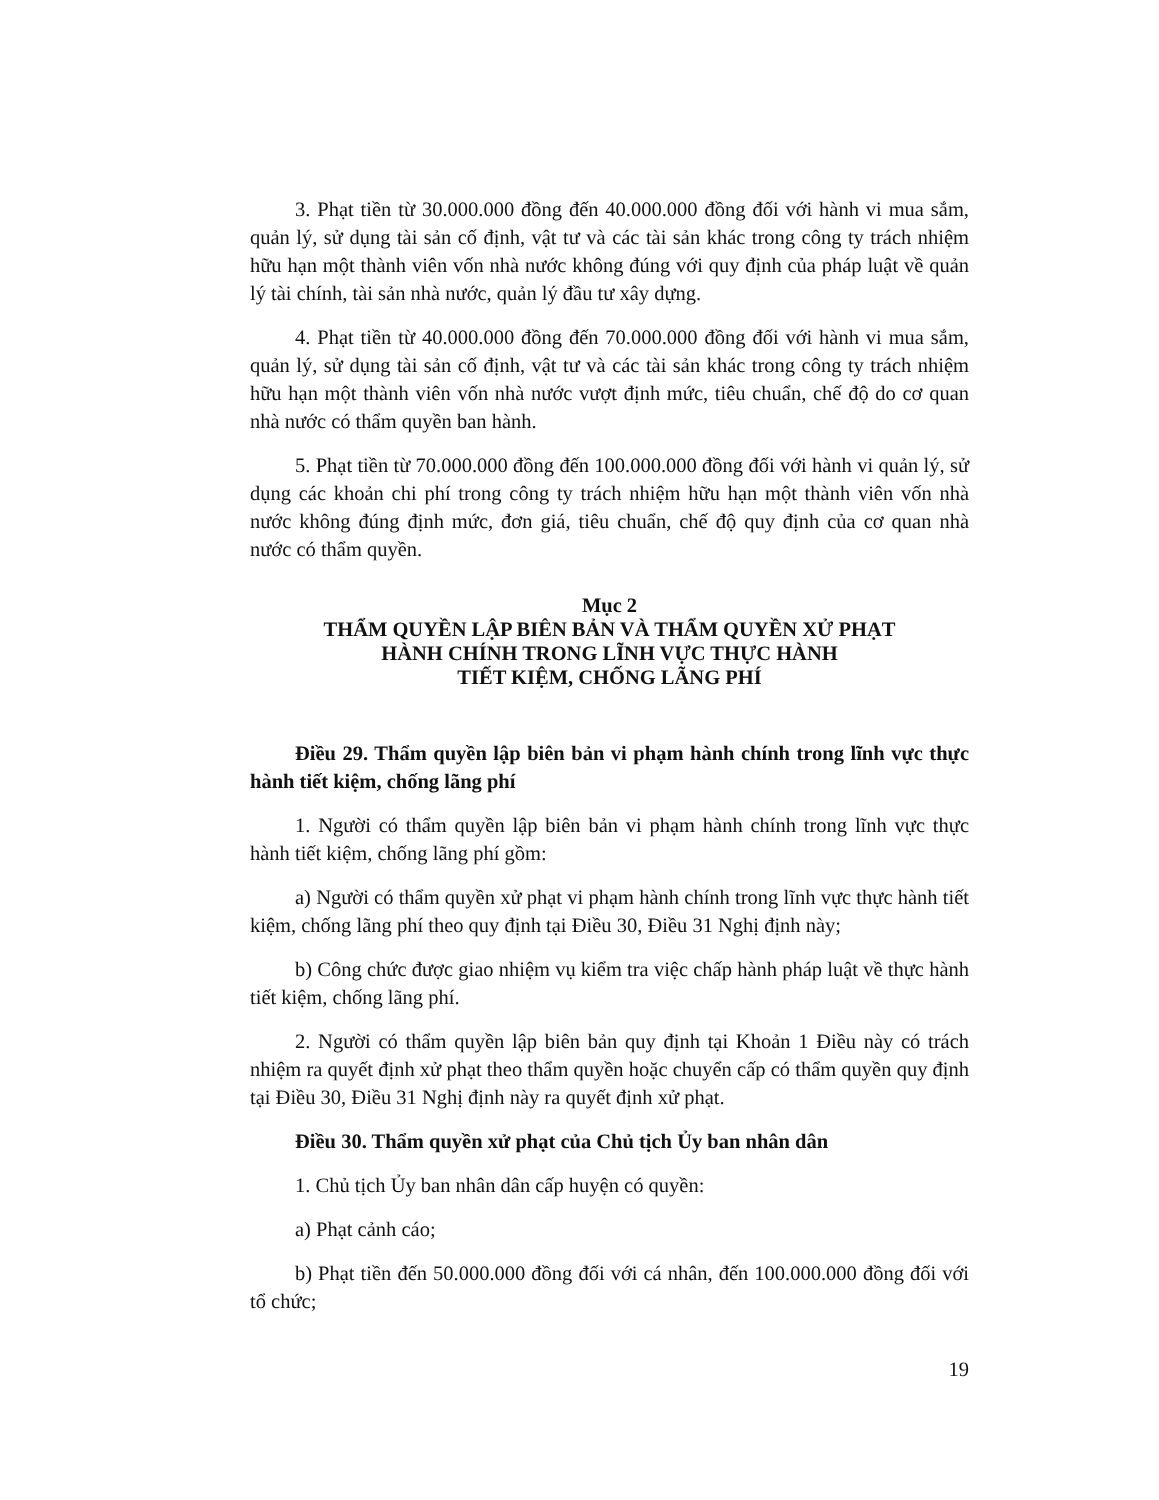3. Phạt tiền từ 30.000.000 đồng đến 40.000.000 đồng đối với hành vi mua sắm, quản lý, sử dụng tài sản cố định, vật tư và các tài sản khác trong công ty trách nhiệm hữu hạn một thành viên vốn nhà nước không đúng với quy định của pháp luật về quản lý tài chính, tài sản nhà nước, quản lý đầu tư xây dựng.
4. Phạt tiền từ 40.000.000 đồng đến 70.000.000 đồng đối với hành vi mua sắm, quản lý, sử dụng tài sản cố định, vật tư và các tài sản khác trong công ty trách nhiệm hữu hạn một thành viên vốn nhà nước vượt định mức, tiêu chuẩn, chế độ do cơ quan nhà nước có thẩm quyền ban hành.
5. Phạt tiền từ 70.000.000 đồng đến 100.000.000 đồng đối với hành vi quản lý, sử dụng các khoản chi phí trong công ty trách nhiệm hữu hạn một thành viên vốn nhà nước không đúng định mức, đơn giá, tiêu chuẩn, chế độ quy định của cơ quan nhà nước có thẩm quyền.
Mục 2
THẨM QUYỀN LẬP BIÊN BẢN VÀ THẨM QUYỀN XỬ PHẠT
HÀNH CHÍNH TRONG LĨNH VỰC THỰC HÀNH
TIẾT KIỆM, CHỐNG LÃNG PHÍ
Điều 29. Thẩm quyền lập biên bản vi phạm hành chính trong lĩnh vực thực hành tiết kiệm, chống lãng phí
1. Người có thẩm quyền lập biên bản vi phạm hành chính trong lĩnh vực thực hành tiết kiệm, chống lãng phí gồm:
a) Người có thẩm quyền xử phạt vi phạm hành chính trong lĩnh vực thực hành tiết kiệm, chống lãng phí theo quy định tại Điều 30, Điều 31 Nghị định này;
b) Công chức được giao nhiệm vụ kiểm tra việc chấp hành pháp luật về thực hành tiết kiệm, chống lãng phí.
2. Người có thẩm quyền lập biên bản quy định tại Khoản 1 Điều này có trách nhiệm ra quyết định xử phạt theo thẩm quyền hoặc chuyển cấp có thẩm quyền quy định tại Điều 30, Điều 31 Nghị định này ra quyết định xử phạt.
Điều 30. Thẩm quyền xử phạt của Chủ tịch Ủy ban nhân dân
1. Chủ tịch Ủy ban nhân dân cấp huyện có quyền:
a) Phạt cảnh cáo;
b) Phạt tiền đến 50.000.000 đồng đối với cá nhân, đến 100.000.000 đồng đối với tổ chức;
19